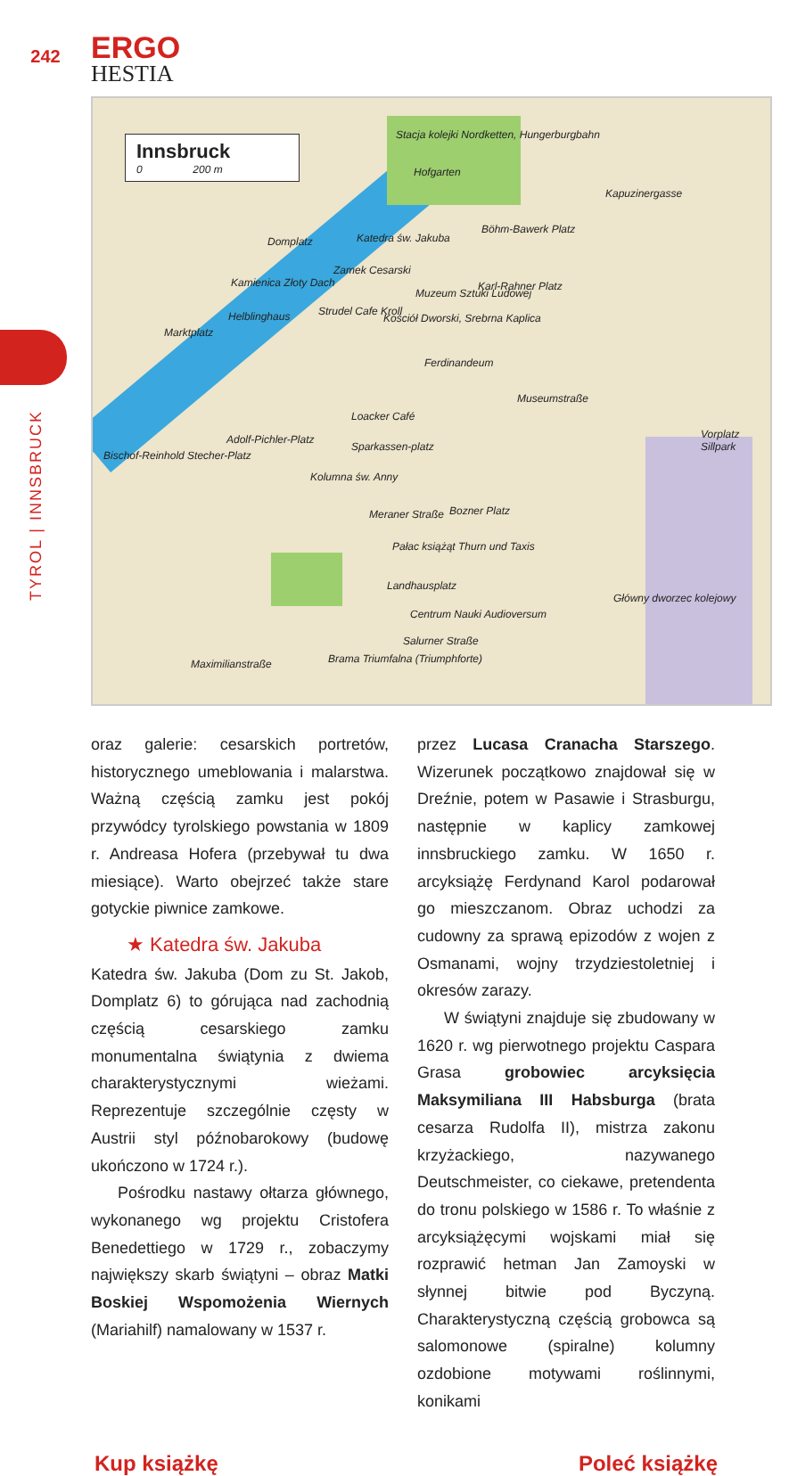242
ERGO
HESTIA
TYROL | INNSBRUCK
Innsbruck
0 200 m
Stacja kolejki Nordketten, Hungerburgbahn
Hofgarten
Kapuzinergasse
Domplatz Katedra św. Jakuba
Zamek Cesarski
Böhm-Bawerk Platz
Kamienica Złoty Dach
Muzeum Sztuki Ludowej
Karl-Rahner Platz
Helblinghaus Strudel Cafe Kroll
Kościół Dworski, Srebrna Kaplica
Marktplatz
Ferdinandeum
Museumstraße
Loacker Café
Adolf-Pichler-Platz
Sparkassen-platz
Bischof-Reinhold Stecher-Platz
Kolumna św. Anny
Vorplatz Sillpark
Meraner Straße Bozner Platz
Pałac książąt Thurn und Taxis
Landhausplatz
Centrum Nauki Audioversum
Główny dworzec kolejowy
Salurner Straße
Maximilianstraße Brama Triumfalna (Triumphforte)
oraz galerie: cesarskich portretów, historycznego umeblowania i malarstwa. Ważną częścią zamku jest pokój przywódcy tyrolskiego powstania w 1809 r. Andreasa Hofera (przebywał tu dwa miesiące). Warto obejrzeć także stare gotyckie piwnice zamkowe.
★ Katedra św. Jakuba
Katedra św. Jakuba (Dom zu St. Jakob, Domplatz 6) to górująca nad zachodnią częścią cesarskiego zamku monumentalna świątynia z dwiema charakterystycznymi wieżami. Reprezentuje szczególnie częsty w Austrii styl późnobarokowy (budowę ukończono w 1724 r.).
Pośrodku nastawy ołtarza głównego, wykonanego wg projektu Cristofera Benedettiego w 1729 r., zobaczymy największy skarb świątyni – obraz Matki Boskiej Wspomożenia Wiernych (Mariahilf) namalowany w 1537 r.
przez Lucasa Cranacha Starszego. Wizerunek początkowo znajdował się w Dreźnie, potem w Pasawie i Strasburgu, następnie w kaplicy zamkowej innsbruckiego zamku. W 1650 r. arcyksiążę Ferdynand Karol podarował go mieszczanom. Obraz uchodzi za cudowny za sprawą epizodów z wojen z Osmanami, wojny trzydziestoletniej i okresów zarazy.
W świątyni znajduje się zbudowany w 1620 r. wg pierwotnego projektu Caspara Grasa grobowiec arcyksięcia Maksymiliana III Habsburga (brata cesarza Rudolfa II), mistrza zakonu krzyżackiego, nazywanego Deutschmeister, co ciekawe, pretendenta do tronu polskiego w 1586 r. To właśnie z arcyksiążęcymi wojskami miał się rozprawić hetman Jan Zamoyski w słynnej bitwie pod Byczyną. Charakterystyczną częścią grobowca są salomonowe (spiralne) kolumny ozdobione motywami roślinnymi, konikami
Kup książkę Poleć książkę